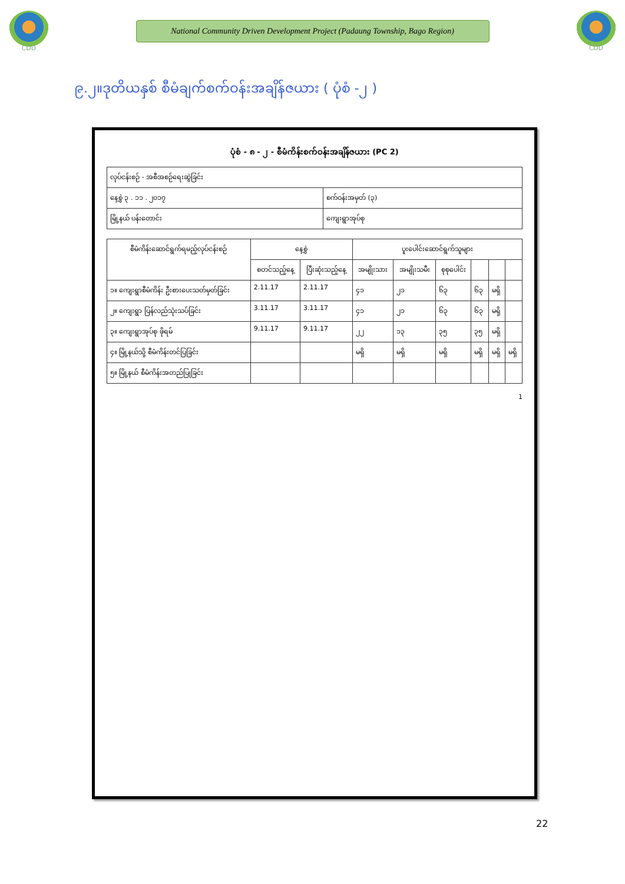CDD
National Community Driven Development Project (Padaung Township, Bago Region)
CDD
၉.၂။ဒုတိယနှစ် စီမံချက်စက်ဝန်းအချိန်ဇယား ( ပုံစံ -၂ )
ပုံစံ - ၈ - ၂ - စီမံကိန်းစက်ဝန်းအချိန်ဇယား (PC 2)
| လုပ်ငန်းစဉ် - အစီအစဉ်ရေးဆွဲခြင်း | |
| နေ့စွဲ ၃ . ၁၁ . ၂၀၁၇ | စက်ဝန်းအမှတ် (၃) |
| မြို့နယ် ပန်းတောင်း | ကျေးရွာအုပ်စု |
| စီမံကိန်းဆောင်ရွက်ရမည့်လုပ်ငန်းစဉ် | နေ့စွဲ | | ပူးပေါင်းဆောင်ရွက်သူများ | | | | | |
| --- | --- | --- | --- | --- | --- | --- | --- | --- |
| | စတင်သည့်နေ့ | ပြီးဆုံးသည့်နေ့ | အမျိုးသား | အမျိုးသမီး | စုစုပေါင်း | | | |
| ၁။ ကျေးရွာစီမံကိန်း ဦးစားပေးသတ်မှတ်ခြင်း | 2.11.17 | 2.11.17 | ၄၁ | ၂၁ | ၆၃ | ၆၃ | မရှိ | |
| ၂။ ကျေးရွာ ပြန်လည်သုံးသပ်ခြင်း | 3.11.17 | 3.11.17 | ၄၁ | ၂၁ | ၆၃ | ၆၃ | မရှိ | |
| ၃။ ကျေးရွာအုပ်စု ဖိုရမ် | 9.11.17 | 9.11.17 | ၂၂ | ၁၃ | ၃၅ | ၃၅ | မရှိ | |
| ၄။ မြို့နယ်သို့ စီမံကိန်းတင်ပြခြင်း | | | မရှိ | မရှိ | မရှိ | မရှိ | မရှိ | မရှိ |
| ၅။ မြို့နယ် စီမံကိန်းအတည်ပြုခြင်း | | | | | | | | |
1
22